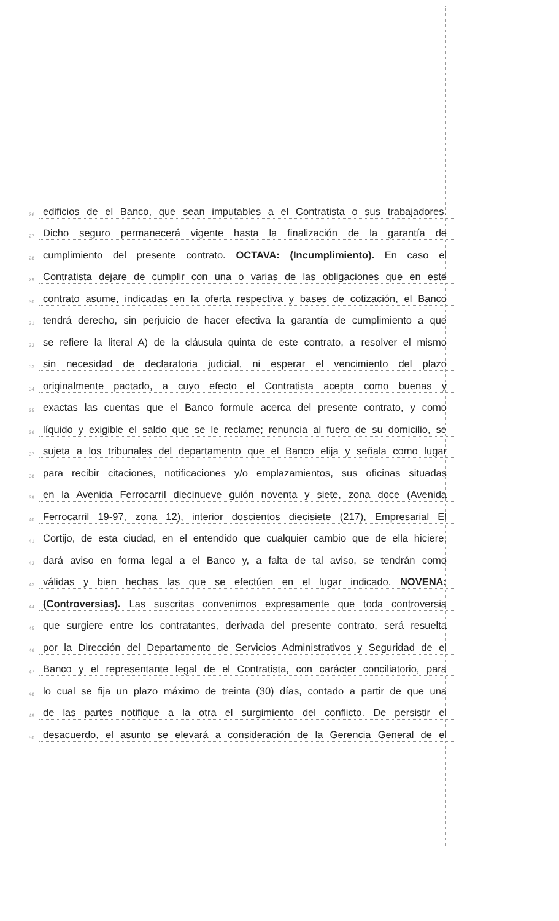26
edificios de el Banco, que sean imputables a el Contratista o sus trabajadores.
27
Dicho seguro permanecerá vigente hasta la finalización de la garantía de
28
cumplimiento del presente contrato. OCTAVA: (Incumplimiento). En caso el
29
Contratista dejare de cumplir con una o varias de las obligaciones que en este
30
contrato asume, indicadas en la oferta respectiva y bases de cotización, el Banco
31
tendrá derecho, sin perjuicio de hacer efectiva la garantía de cumplimiento a que
32
se refiere la literal A) de la cláusula quinta de este contrato, a resolver el mismo
33
sin necesidad de declaratoria judicial, ni esperar el vencimiento del plazo
34
originalmente pactado, a cuyo efecto el Contratista acepta como buenas y
35
exactas las cuentas que el Banco formule acerca del presente contrato, y como
36
líquido y exigible el saldo que se le reclame; renuncia al fuero de su domicilio, se
37
sujeta a los tribunales del departamento que el Banco elija y señala como lugar
38
para recibir citaciones, notificaciones y/o emplazamientos, sus oficinas situadas
39
en la Avenida Ferrocarril diecinueve guión noventa y siete, zona doce (Avenida
40
Ferrocarril 19-97, zona 12), interior doscientos diecisiete (217), Empresarial El
41
Cortijo, de esta ciudad, en el entendido que cualquier cambio que de ella hiciere,
42
dará aviso en forma legal a el Banco y, a falta de tal aviso, se tendrán como
43
válidas y bien hechas las que se efectúen en el lugar indicado. NOVENA:
44
(Controversias). Las suscritas convenimos expresamente que toda controversia
45
que surgiere entre los contratantes, derivada del presente contrato, será resuelta
46
por la Dirección del Departamento de Servicios Administrativos y Seguridad de el
47
Banco y el representante legal de el Contratista, con carácter conciliatorio, para
48
lo cual se fija un plazo máximo de treinta (30) días, contado a partir de que una
49
de las partes notifique a la otra el surgimiento del conflicto. De persistir el
50
desacuerdo, el asunto se elevará a consideración de la Gerencia General de el